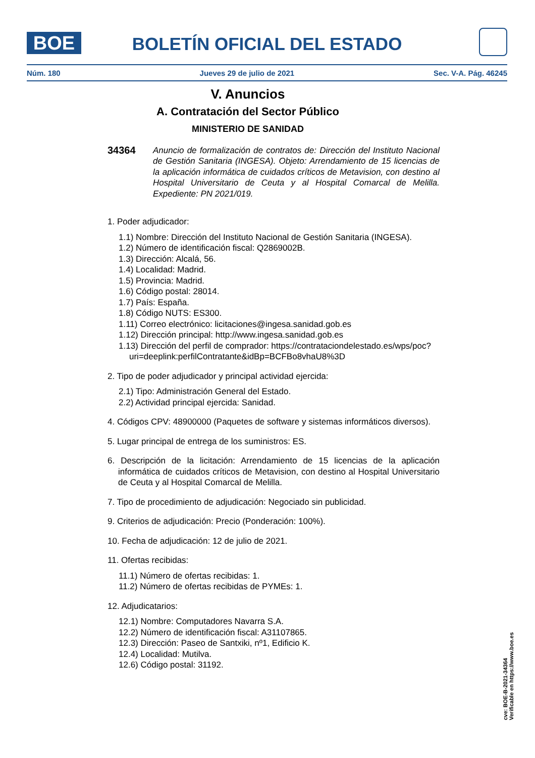BOE BOLETÍN OFICIAL DEL ESTADO
Núm. 180 Jueves 29 de julio de 2021 Sec. V-A. Pág. 46245
V. Anuncios
A. Contratación del Sector Público
MINISTERIO DE SANIDAD
34364 Anuncio de formalización de contratos de: Dirección del Instituto Nacional de Gestión Sanitaria (INGESA). Objeto: Arrendamiento de 15 licencias de la aplicación informática de cuidados críticos de Metavision, con destino al Hospital Universitario de Ceuta y al Hospital Comarcal de Melilla. Expediente: PN 2021/019.
1. Poder adjudicador:
1.1) Nombre: Dirección del Instituto Nacional de Gestión Sanitaria (INGESA).
1.2) Número de identificación fiscal: Q2869002B.
1.3) Dirección: Alcalá, 56.
1.4) Localidad: Madrid.
1.5) Provincia: Madrid.
1.6) Código postal: 28014.
1.7) País: España.
1.8) Código NUTS: ES300.
1.11) Correo electrónico: licitaciones@ingesa.sanidad.gob.es
1.12) Dirección principal: http://www.ingesa.sanidad.gob.es
1.13) Dirección del perfil de comprador: https://contrataciondelestado.es/wps/poc?uri=deeplink:perfilContratante&idBp=BCFBo8vhaU8%3D
2. Tipo de poder adjudicador y principal actividad ejercida:
2.1) Tipo: Administración General del Estado.
2.2) Actividad principal ejercida: Sanidad.
4. Códigos CPV: 48900000 (Paquetes de software y sistemas informáticos diversos).
5. Lugar principal de entrega de los suministros: ES.
6. Descripción de la licitación: Arrendamiento de 15 licencias de la aplicación informática de cuidados críticos de Metavision, con destino al Hospital Universitario de Ceuta y al Hospital Comarcal de Melilla.
7. Tipo de procedimiento de adjudicación: Negociado sin publicidad.
9. Criterios de adjudicación: Precio (Ponderación: 100%).
10. Fecha de adjudicación: 12 de julio de 2021.
11. Ofertas recibidas:
11.1) Número de ofertas recibidas: 1.
11.2) Número de ofertas recibidas de PYMEs: 1.
12. Adjudicatarios:
12.1) Nombre: Computadores Navarra S.A.
12.2) Número de identificación fiscal: A31107865.
12.3) Dirección: Paseo de Santxiki, nº1, Edificio K.
12.4) Localidad: Mutilva.
12.6) Código postal: 31192.
cve: BOE-B-2021-34364
Verificable en https://www.boe.es